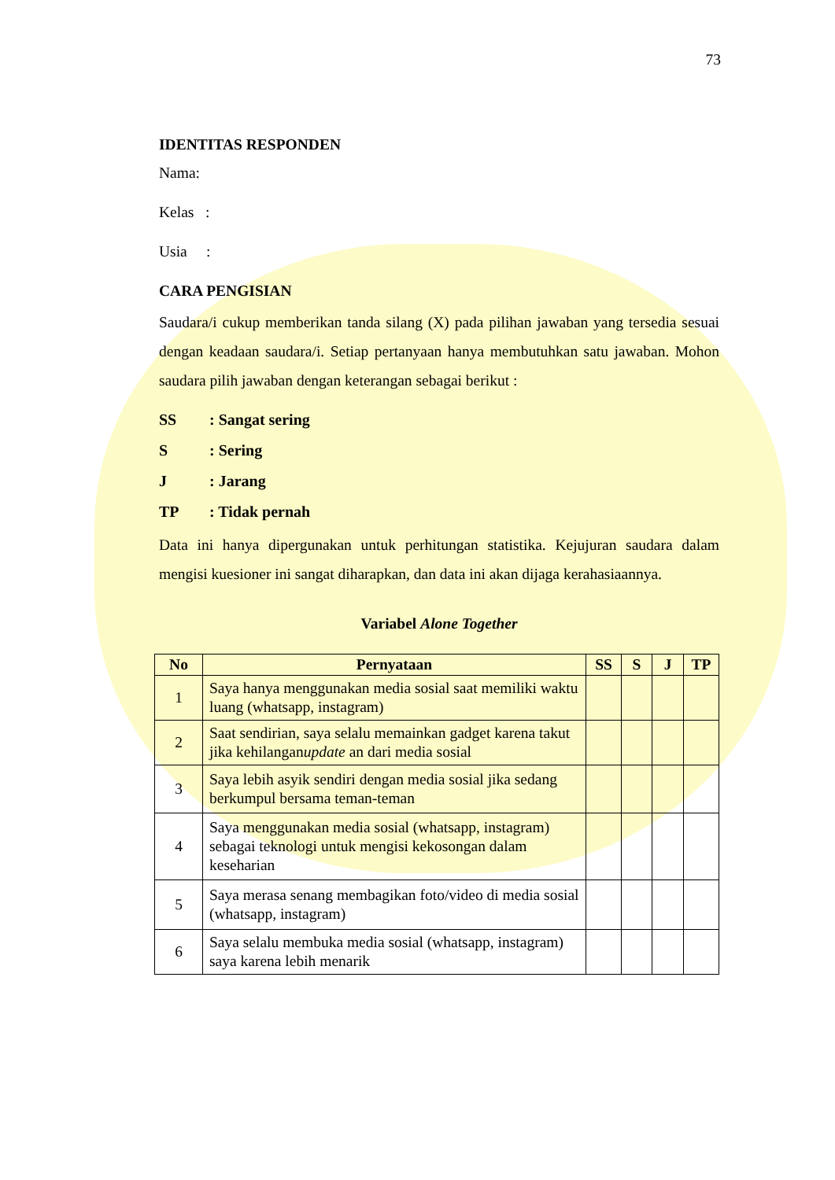73
IDENTITAS RESPONDEN
Nama:
Kelas :
Usia :
CARA PENGISIAN
Saudara/i cukup memberikan tanda silang (X) pada pilihan jawaban yang tersedia sesuai dengan keadaan saudara/i. Setiap pertanyaan hanya membutuhkan satu jawaban. Mohon saudara pilih jawaban dengan keterangan sebagai berikut :
SS: Sangat sering
S: Sering
J: Jarang
TP: Tidak pernah
Data ini hanya dipergunakan untuk perhitungan statistika. Kejujuran saudara dalam mengisi kuesioner ini sangat diharapkan, dan data ini akan dijaga kerahasiaannya.
Variabel Alone Together
| No | Pernyataan | SS | S | J | TP |
| --- | --- | --- | --- | --- | --- |
| 1 | Saya hanya menggunakan media sosial saat memiliki waktu luang (whatsapp, instagram) | | | | |
| 2 | Saat sendirian, saya selalu memainkan gadget karena takut jika kehilangan update an dari media sosial | | | | |
| 3 | Saya lebih asyik sendiri dengan media sosial jika sedang berkumpul bersama teman-teman | | | | |
| 4 | Saya menggunakan media sosial (whatsapp, instagram) sebagai teknologi untuk mengisi kekosongan dalam keseharian | | | | |
| 5 | Saya merasa senang membagikan foto/video di media sosial (whatsapp, instagram) | | | | |
| 6 | Saya selalu membuka media sosial (whatsapp, instagram) saya karena lebih menarik | | | | |